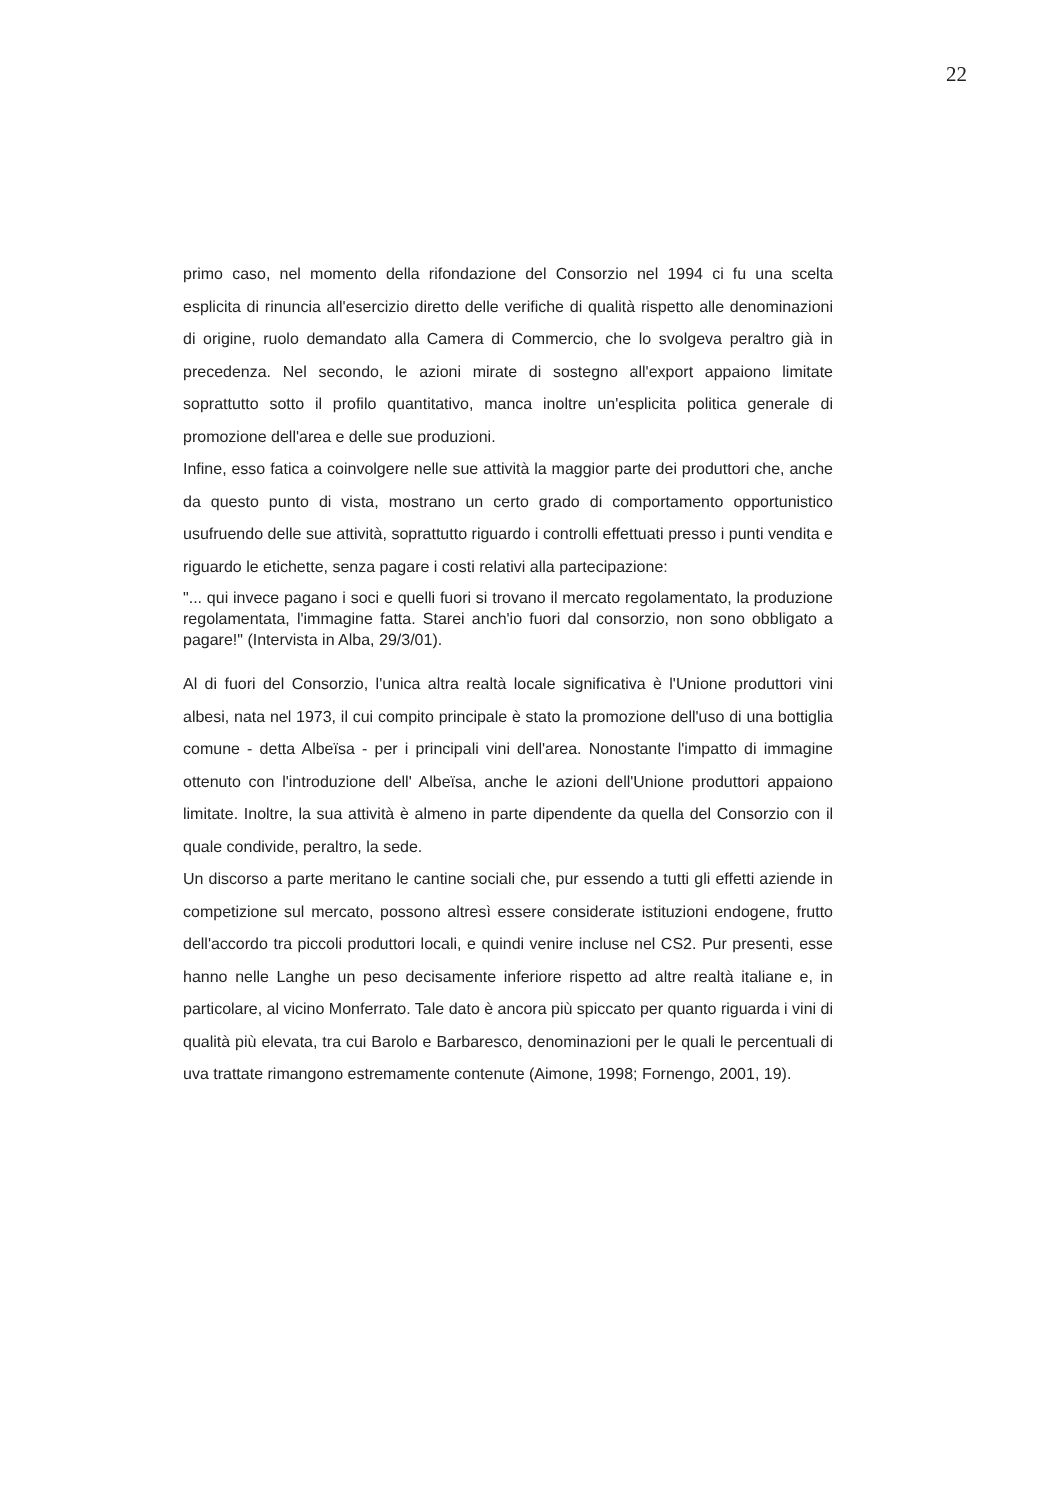22
primo caso, nel momento della rifondazione del Consorzio nel 1994 ci fu una scelta esplicita di rinuncia all'esercizio diretto delle verifiche di qualità rispetto alle denominazioni di origine, ruolo demandato alla Camera di Commercio, che lo svolgeva peraltro già in precedenza. Nel secondo, le azioni mirate di sostegno all'export appaiono limitate soprattutto sotto il profilo quantitativo, manca inoltre un'esplicita politica generale di promozione dell'area e delle sue produzioni.
Infine, esso fatica a coinvolgere nelle sue attività la maggior parte dei produttori che, anche da questo punto di vista, mostrano un certo grado di comportamento opportunistico usufruendo delle sue attività, soprattutto riguardo i controlli effettuati presso i punti vendita e riguardo le etichette, senza pagare i costi relativi alla partecipazione:
"... qui invece pagano i soci e quelli fuori si trovano il mercato regolamentato, la produzione regolamentata, l'immagine fatta. Starei anch'io fuori dal consorzio, non sono obbligato a pagare!" (Intervista in Alba, 29/3/01).
Al di fuori del Consorzio, l'unica altra realtà locale significativa è l'Unione produttori vini albesi, nata nel 1973, il cui compito principale è stato la promozione dell'uso di una bottiglia comune - detta Albeïsa - per i principali vini dell'area. Nonostante l'impatto di immagine ottenuto con l'introduzione dell' Albeïsa, anche le azioni dell'Unione produttori appaiono limitate. Inoltre, la sua attività è almeno in parte dipendente da quella del Consorzio con il quale condivide, peraltro, la sede.
Un discorso a parte meritano le cantine sociali che, pur essendo a tutti gli effetti aziende in competizione sul mercato, possono altresì essere considerate istituzioni endogene, frutto dell'accordo tra piccoli produttori locali, e quindi venire incluse nel CS2. Pur presenti, esse hanno nelle Langhe un peso decisamente inferiore rispetto ad altre realtà italiane e, in particolare, al vicino Monferrato. Tale dato è ancora più spiccato per quanto riguarda i vini di qualità più elevata, tra cui Barolo e Barbaresco, denominazioni per le quali le percentuali di uva trattate rimangono estremamente contenute (Aimone, 1998; Fornengo, 2001, 19).